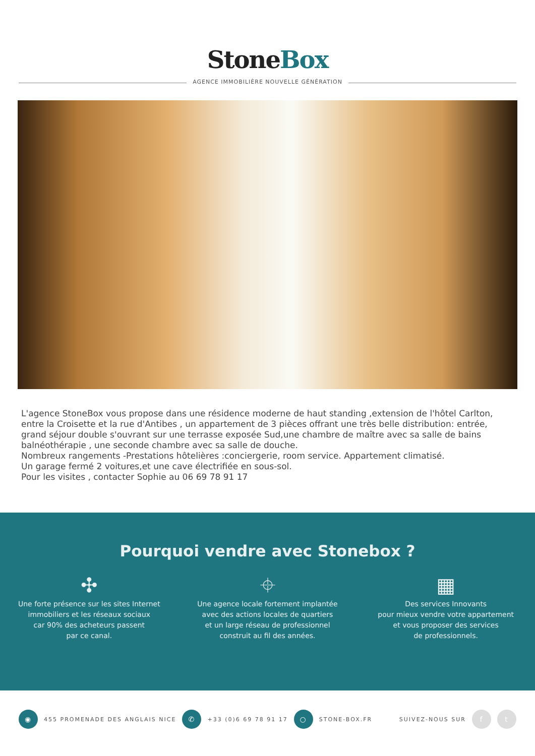StoneBox
AGENCE IMMOBILIÈRE NOUVELLE GÉNÉRATION
L'agence StoneBox vous propose dans une résidence moderne de haut standing ,extension de l'hôtel Carlton, entre la Croisette et la rue d'Antibes , un appartement de 3 pièces offrant une très belle distribution: entrée, grand séjour double s'ouvrant sur une terrasse exposée Sud,une chambre de maître avec sa salle de bains balnéothérapie , une seconde chambre avec sa salle de douche.
Nombreux rangements -Prestations hôtelières :conciergerie, room service. Appartement climatisé.
Un garage fermé 2 voitures,et une cave électrifiée en sous-sol.
Pour les visites , contacter Sophie au 06 69 78 91 17
Pourquoi vendre avec Stonebox ?
✣
Une forte présence sur les sites Internet
immobiliers et les réseaux sociaux
car 90% des acheteurs passent
par ce canal.
⌖
Une agence locale fortement implantée
avec des actions locales de quartiers
et un large réseau de professionnel
construit au fil des années.
▦
Des services Innovants
pour mieux vendre votre appartement
et vous proposer des services
de professionnels.
◉ 455 PROMENADE DES ANGLAIS NICE ✆ +33 (0)6 69 78 91 17 ○ STONE-BOX.FR SUIVEZ-NOUS SUR f t